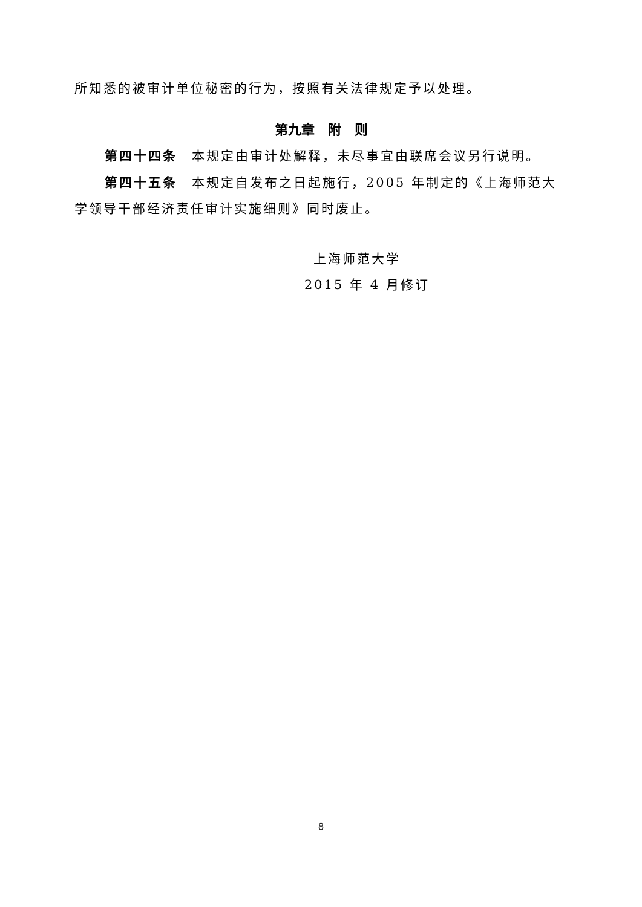所知悉的被审计单位秘密的行为，按照有关法律规定予以处理。
第九章　附　则
第四十四条　本规定由审计处解释，未尽事宜由联席会议另行说明。
第四十五条　本规定自发布之日起施行，2005 年制定的《上海师范大学领导干部经济责任审计实施细则》同时废止。
上海师范大学
2015 年 4 月修订
8